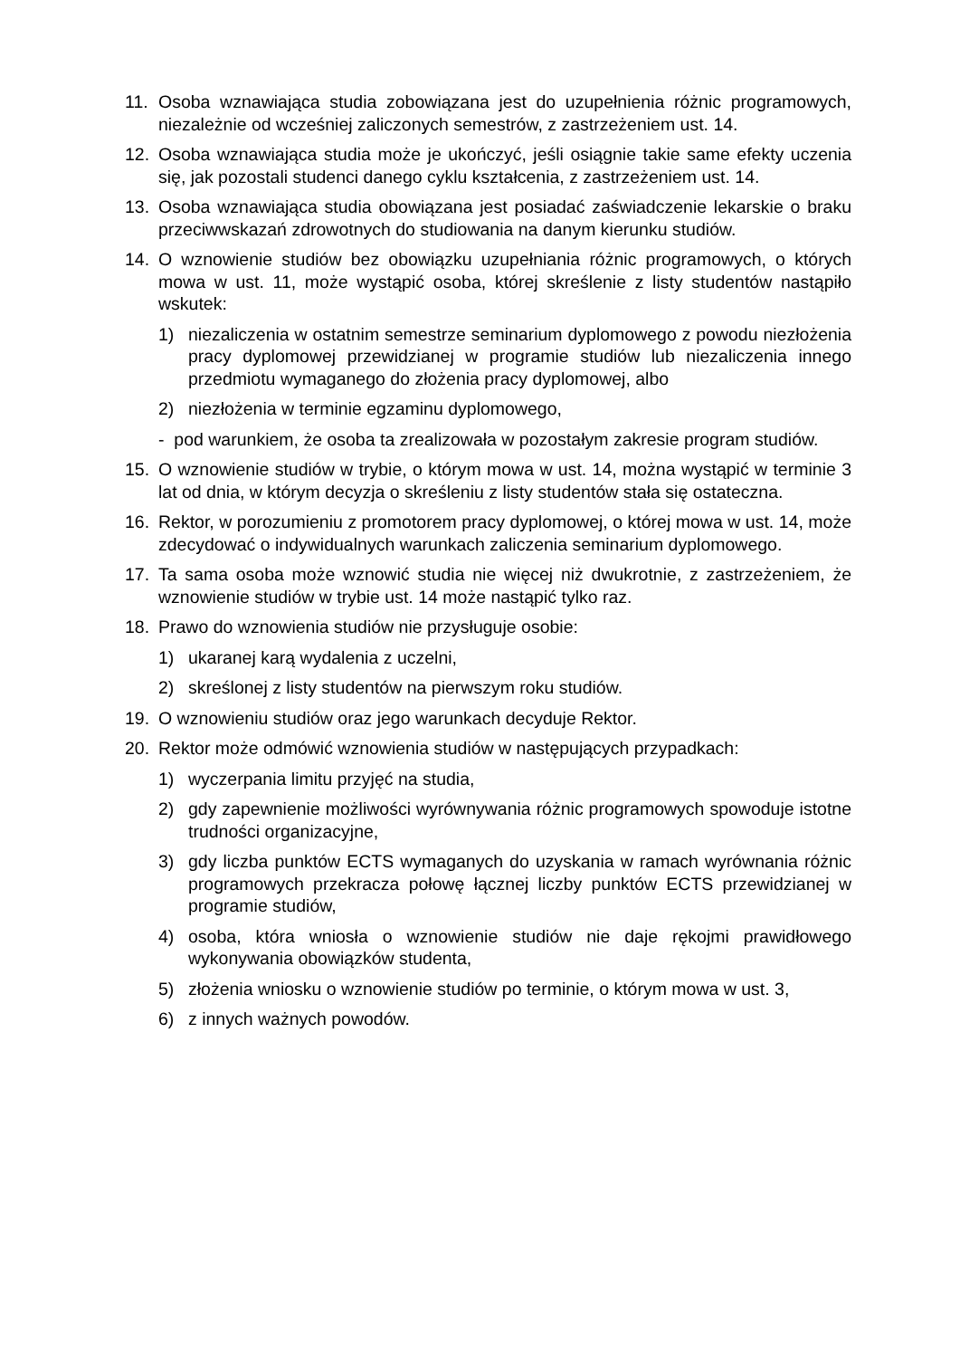11. Osoba wznawiająca studia zobowiązana jest do uzupełnienia różnic programowych, niezależnie od wcześniej zaliczonych semestrów, z zastrzeżeniem ust. 14.
12. Osoba wznawiająca studia może je ukończyć, jeśli osiągnie takie same efekty uczenia się, jak pozostali studenci danego cyklu kształcenia, z zastrzeżeniem ust. 14.
13. Osoba wznawiająca studia obowiązana jest posiadać zaświadczenie lekarskie o braku przeciwwskazań zdrowotnych do studiowania na danym kierunku studiów.
14. O wznowienie studiów bez obowiązku uzupełniania różnic programowych, o których mowa w ust. 11, może wystąpić osoba, której skreślenie z listy studentów nastąpiło wskutek:
1) niezaliczenia w ostatnim semestrze seminarium dyplomowego z powodu niezłożenia pracy dyplomowej przewidzianej w programie studiów lub niezaliczenia innego przedmiotu wymaganego do złożenia pracy dyplomowej, albo
2) niezłożenia w terminie egzaminu dyplomowego,
- pod warunkiem, że osoba ta zrealizowała w pozostałym zakresie program studiów.
15. O wznowienie studiów w trybie, o którym mowa w ust. 14, można wystąpić w terminie 3 lat od dnia, w którym decyzja o skreśleniu z listy studentów stała się ostateczna.
16. Rektor, w porozumieniu z promotorem pracy dyplomowej, o której mowa w ust. 14, może zdecydować o indywidualnych warunkach zaliczenia seminarium dyplomowego.
17. Ta sama osoba może wznowić studia nie więcej niż dwukrotnie, z zastrzeżeniem, że wznowienie studiów w trybie ust. 14 może nastąpić tylko raz.
18. Prawo do wznowienia studiów nie przysługuje osobie:
1) ukaranej karą wydalenia z uczelni,
2) skreślonej z listy studentów na pierwszym roku studiów.
19. O wznowieniu studiów oraz jego warunkach decyduje Rektor.
20. Rektor może odmówić wznowienia studiów w następujących przypadkach:
1) wyczerpania limitu przyjęć na studia,
2) gdy zapewnienie możliwości wyrównywania różnic programowych spowoduje istotne trudności organizacyjne,
3) gdy liczba punktów ECTS wymaganych do uzyskania w ramach wyrównania różnic programowych przekracza połowę łącznej liczby punktów ECTS przewidzianej w programie studiów,
4) osoba, która wniosła o wznowienie studiów nie daje rękojmi prawidłowego wykonywania obowiązków studenta,
5) złożenia wniosku o wznowienie studiów po terminie, o którym mowa w ust. 3,
6) z innych ważnych powodów.